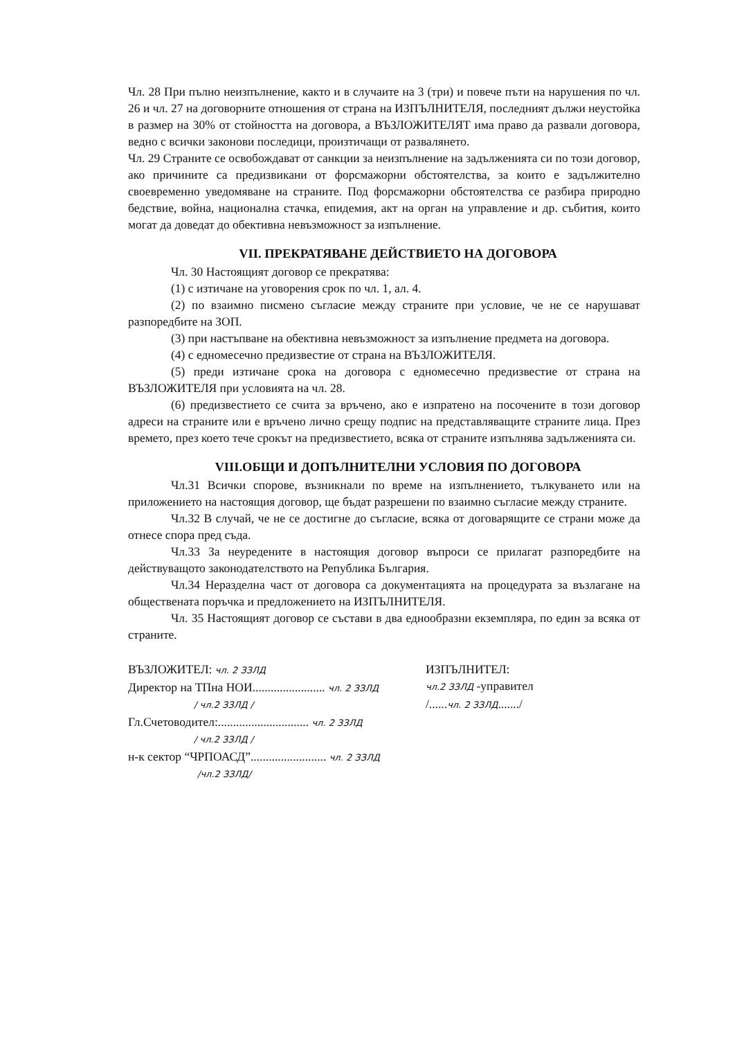Чл. 28 При пълно неизпълнение, както и в случаите на 3 (три) и повече пъти на нарушения по чл. 26 и чл. 27 на договорните отношения от страна на ИЗПЪЛНИТЕЛЯ, последният дължи неустойка в размер на 30% от стойността на договора, а ВЪЗЛОЖИТЕЛЯТ има право да развали договора, ведно с всички законови последици, произтичащи от развалянето.
Чл. 29 Страните се освобождават от санкции за неизпълнение на задълженията си по този договор, ако причините са предизвикани от форсмажорни обстоятелства, за които е задължително своевременно уведомяване на страните. Под форсмажорни обстоятелства се разбира природно бедствие, война, национална стачка, епидемия, акт на орган на управление и др. събития, които могат да доведат до обективна невъзможност за изпълнение.
VII. ПРЕКРАТЯВАНЕ ДЕЙСТВИЕТО НА ДОГОВОРА
Чл. 30 Настоящият договор се прекратява:
(1) с изтичане на уговорения срок по чл. 1, ал. 4.
(2) по взаимно писмено съгласие между страните при условие, че не се нарушават разпоредбите на ЗОП.
(3) при настъпване на обективна невъзможност за изпълнение предмета на договора.
(4) с едномесечно предизвестие от страна на ВЪЗЛОЖИТЕЛЯ.
(5) преди изтичане срока на договора с едномесечно предизвестие от страна на ВЪЗЛОЖИТЕЛЯ при условията на чл. 28.
(6) предизвестието се счита за връчено, ако е изпратено на посочените в този договор адреси на страните или е връчено лично срещу подпис на представляващите страните лица. През времето, през което тече срокът на предизвестието, всяка от страните изпълнява задълженията си.
VIII.ОБЩИ И ДОПЪЛНИТЕЛНИ УСЛОВИЯ ПО ДОГОВОРА
Чл.31 Всички спорове, възникнали по време на изпълнението, тълкуването или на приложението на настоящия договор, ще бъдат разрешени по взаимно съгласие между страните.
Чл.32 В случай, че не се достигне до съгласие, всяка от договарящите се страни може да отнесе спора пред съда.
Чл.33 За неуредените в настоящия договор въпроси се прилагат разпоредбите на действуващото законодателството на Република България.
Чл.34 Неразделна част от договора са документацията на процедурата за възлагане на обществената поръчка и предложението на ИЗПЪЛНИТЕЛЯ.
Чл. 35 Настоящият договор се състави в два еднообразни екземпляра, по един за всяка от страните.
ВЪЗЛОЖИТЕЛ: чл. 2 ЗЗЛД
Директор на ТПна НОИ........................ чл. 2 ЗЗЛД
/ чл.2 ЗЗЛД /
Гл.Счетоводител:.............................. чл. 2 ЗЗЛД
/ чл.2 ЗЗЛД /
н-к сектор “ЧРПОАСД”......................... чл. 2 ЗЗЛД
/чл.2 ЗЗЛД/
ИЗПЪЛНИТЕЛ:
чл.2 ЗЗЛД -управител
/......чл. 2 ЗЗЛД......./